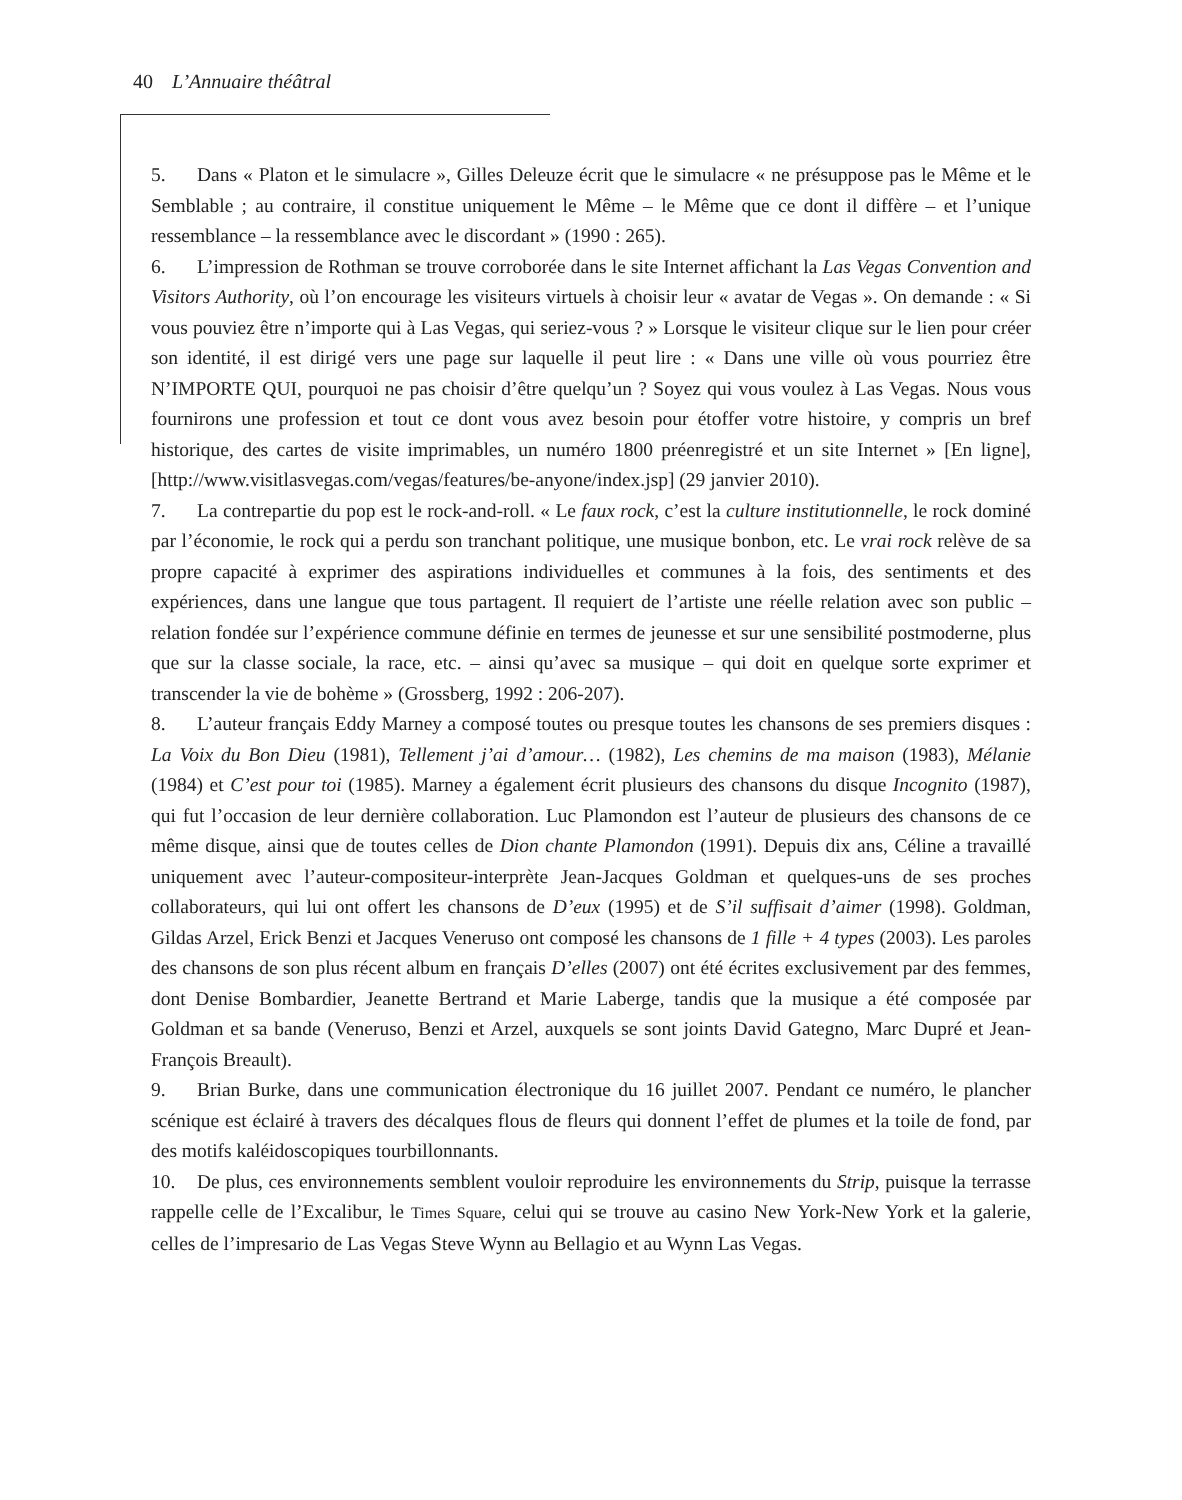40 L’Annuaire théâtral
5. Dans « Platon et le simulacre », Gilles Deleuze écrit que le simulacre « ne présuppose pas le Même et le Semblable ; au contraire, il constitue uniquement le Même – le Même que ce dont il diffère – et l’unique ressemblance – la ressemblance avec le discordant » (1990 : 265).
6. L’impression de Rothman se trouve corroborée dans le site Internet affichant la Las Vegas Convention and Visitors Authority, où l’on encourage les visiteurs virtuels à choisir leur « avatar de Vegas ». On demande : « Si vous pouviez être n’importe qui à Las Vegas, qui seriez-vous ? » Lorsque le visiteur clique sur le lien pour créer son identité, il est dirigé vers une page sur laquelle il peut lire : « Dans une ville où vous pourriez être N’IMPORTE QUI, pourquoi ne pas choisir d’être quelqu’un ? Soyez qui vous voulez à Las Vegas. Nous vous fournirons une profession et tout ce dont vous avez besoin pour étoffer votre histoire, y compris un bref historique, des cartes de visite imprimables, un numéro 1800 préenregistré et un site Internet » [En ligne], [http://www.visitlasvegas.com/vegas/features/be-anyone/index.jsp] (29 janvier 2010).
7. La contrepartie du pop est le rock-and-roll. « Le faux rock, c’est la culture institutionnelle, le rock dominé par l’économie, le rock qui a perdu son tranchant politique, une musique bonbon, etc. Le vrai rock relève de sa propre capacité à exprimer des aspirations individuelles et communes à la fois, des sentiments et des expériences, dans une langue que tous partagent. Il requiert de l’artiste une réelle relation avec son public – relation fondée sur l’expérience commune définie en termes de jeunesse et sur une sensibilité postmoderne, plus que sur la classe sociale, la race, etc. – ainsi qu’avec sa musique – qui doit en quelque sorte exprimer et transcender la vie de bohème » (Grossberg, 1992 : 206-207).
8. L’auteur français Eddy Marney a composé toutes ou presque toutes les chansons de ses premiers disques : La Voix du Bon Dieu (1981), Tellement j’ai d’amour… (1982), Les chemins de ma maison (1983), Mélanie (1984) et C’est pour toi (1985). Marney a également écrit plusieurs des chansons du disque Incognito (1987), qui fut l’occasion de leur dernière collaboration. Luc Plamondon est l’auteur de plusieurs des chansons de ce même disque, ainsi que de toutes celles de Dion chante Plamondon (1991). Depuis dix ans, Céline a travaillé uniquement avec l’auteur-compositeur-interprète Jean-Jacques Goldman et quelques-uns de ses proches collaborateurs, qui lui ont offert les chansons de D’eux (1995) et de S’il suffisait d’aimer (1998). Goldman, Gildas Arzel, Erick Benzi et Jacques Veneruso ont composé les chansons de 1 fille + 4 types (2003). Les paroles des chansons de son plus récent album en français D’elles (2007) ont été écrites exclusivement par des femmes, dont Denise Bombardier, Jeanette Bertrand et Marie Laberge, tandis que la musique a été composée par Goldman et sa bande (Veneruso, Benzi et Arzel, auxquels se sont joints David Gategno, Marc Dupré et Jean-François Breault).
9. Brian Burke, dans une communication électronique du 16 juillet 2007. Pendant ce numéro, le plancher scénique est éclairé à travers des décalques flous de fleurs qui donnent l’effet de plumes et la toile de fond, par des motifs kaléidoscopiques tourbillonnants.
10. De plus, ces environnements semblent vouloir reproduire les environnements du Strip, puisque la terrasse rappelle celle de l’Excalibur, le Times Square, celui qui se trouve au casino New York-New York et la galerie, celles de l’impresario de Las Vegas Steve Wynn au Bellagio et au Wynn Las Vegas.